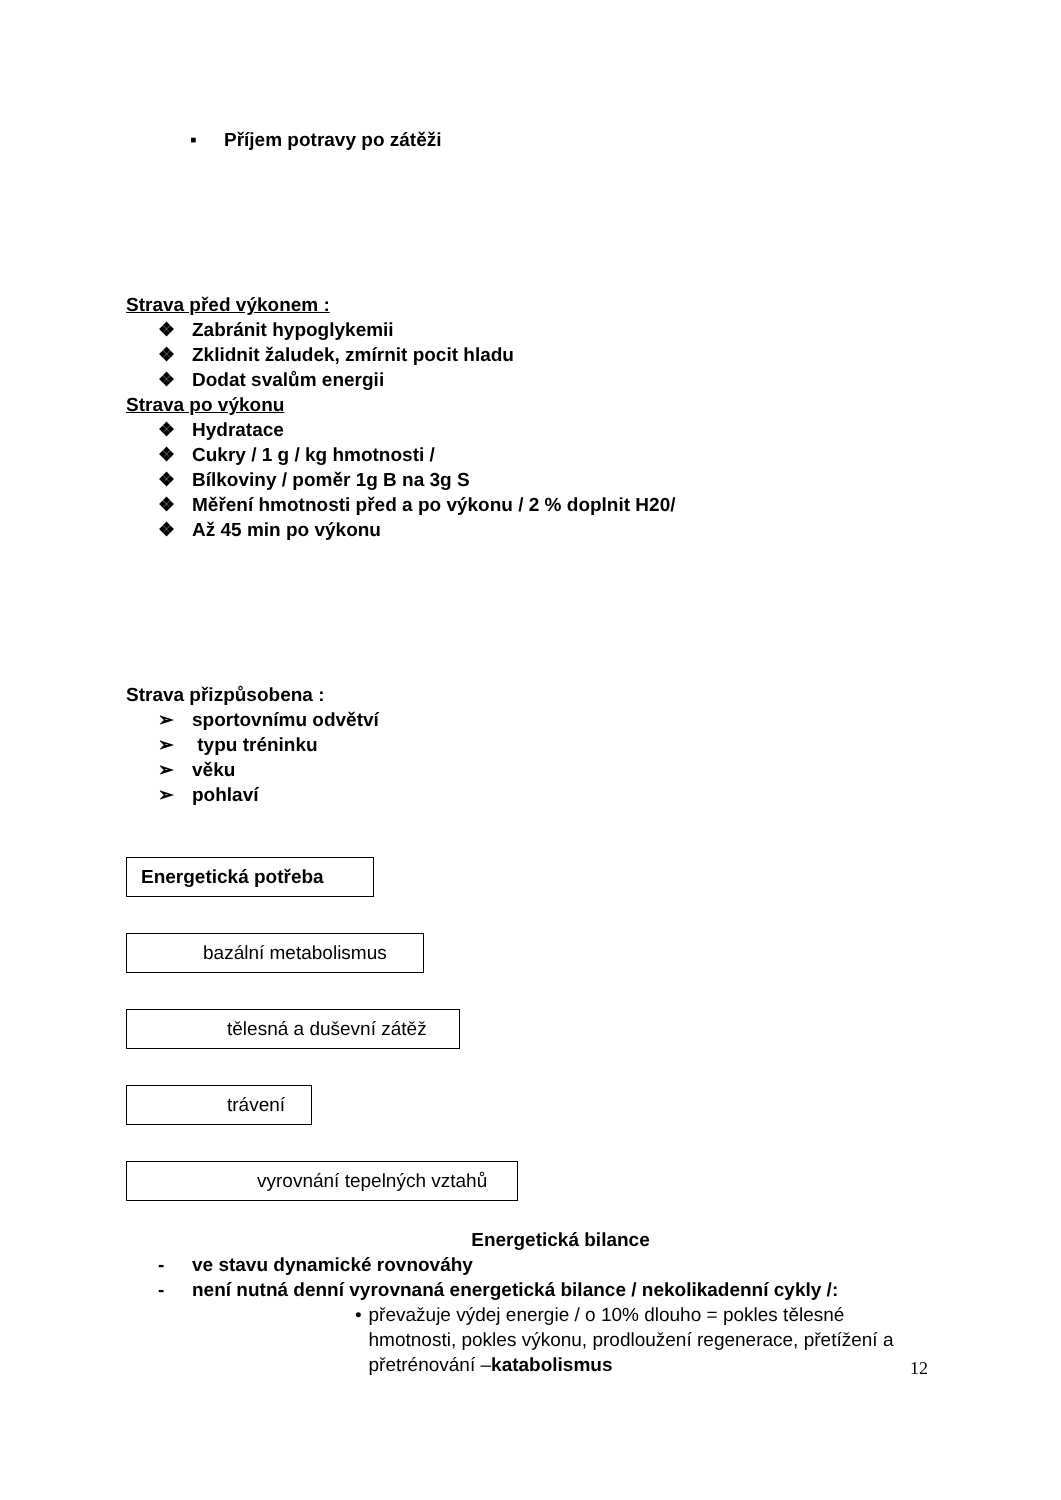▪ Příjem potravy po zátěži
Strava před výkonem :
❖ Zabránit hypoglykemii
❖ Zklidnit žaludek, zmírnit pocit hladu
❖ Dodat svalům energii
Strava po výkonu
❖ Hydratace
❖ Cukry / 1 g / kg hmotnosti /
❖ Bílkoviny / poměr 1g B na 3g S
❖ Měření hmotnosti před a po výkonu / 2 % doplnit H20/
❖ Až 45 min po výkonu
Strava přizpůsobena :
➢ sportovnímu odvětví
➢ typu tréninku
➢ věku
➢ pohlaví
Energetická potřeba
bazální metabolismus
tělesná a duševní zátěž
trávení
vyrovnání tepelných vztahů
Energetická bilance
- ve stavu dynamické rovnováhy
- není nutná denní vyrovnaná energetická bilance / nekolikadenní cykly /:
• převažuje výdej energie / o 10% dlouho = pokles tělesné hmotnosti, pokles výkonu, prodloužení regenerace, přetížení a přetrénování –katabolismus
12